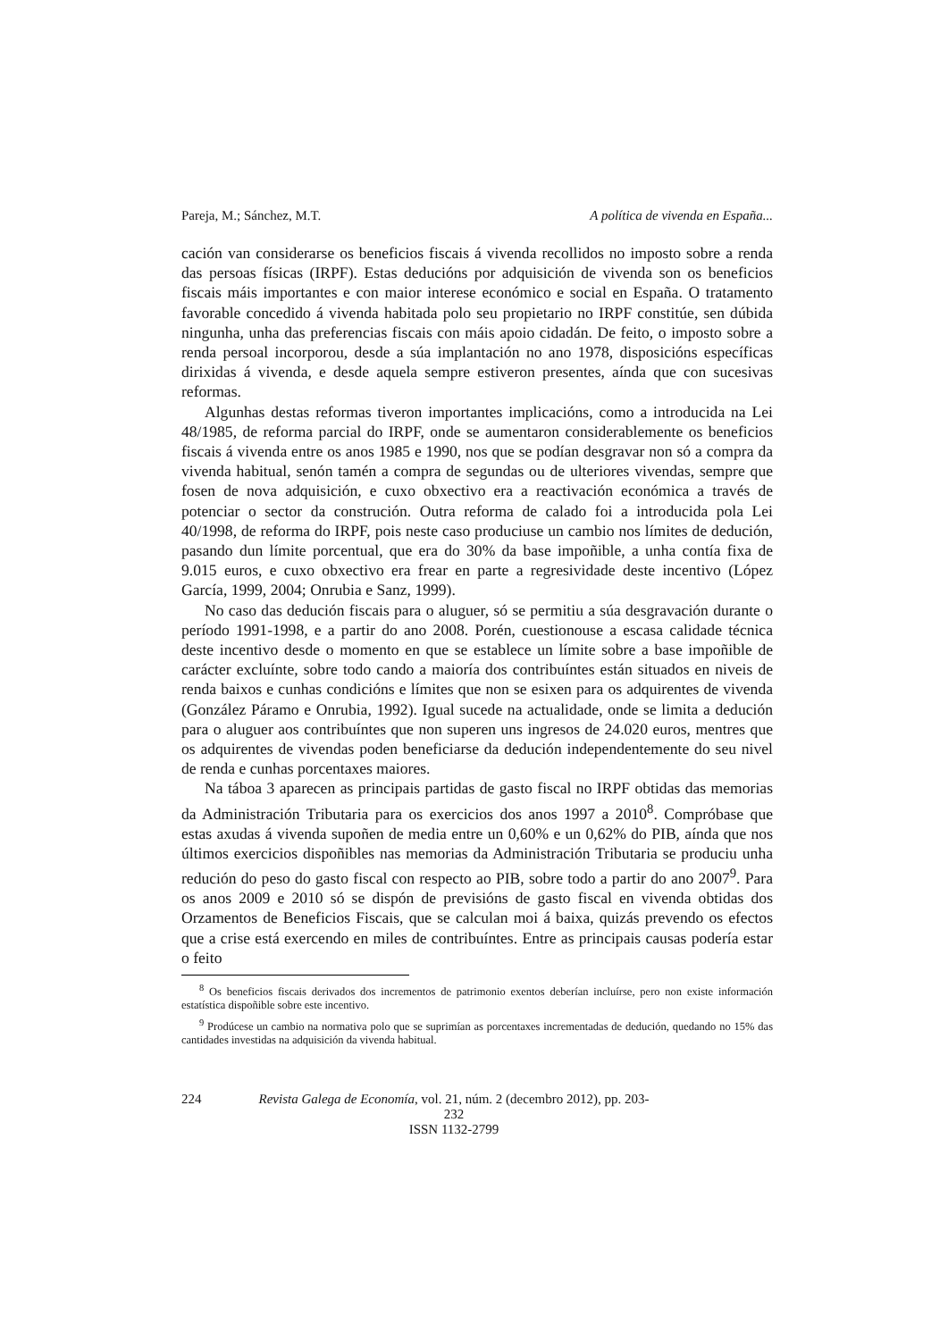Pareja, M.; Sánchez, M.T. A política de vivenda en España...
cación van considerarse os beneficios fiscais á vivenda recollidos no imposto sobre a renda das persoas físicas (IRPF). Estas deducións por adquisición de vivenda son os beneficios fiscais máis importantes e con maior interese económico e social en España. O tratamento favorable concedido á vivenda habitada polo seu propietario no IRPF constitúe, sen dúbida ningunha, unha das preferencias fiscais con máis apoio cidadán. De feito, o imposto sobre a renda persoal incorporou, desde a súa implantación no ano 1978, disposicións específicas dirixidas á vivenda, e desde aquela sempre estiveron presentes, aínda que con sucesivas reformas.
Algunhas destas reformas tiveron importantes implicacións, como a introducida na Lei 48/1985, de reforma parcial do IRPF, onde se aumentaron considerablemente os beneficios fiscais á vivenda entre os anos 1985 e 1990, nos que se podían desgravar non só a compra da vivenda habitual, senón tamén a compra de segundas ou de ulteriores vivendas, sempre que fosen de nova adquisición, e cuxo obxectivo era a reactivación económica a través de potenciar o sector da construción. Outra reforma de calado foi a introducida pola Lei 40/1998, de reforma do IRPF, pois neste caso produciuse un cambio nos límites de dedución, pasando dun límite porcentual, que era do 30% da base impoñible, a unha contía fixa de 9.015 euros, e cuxo obxectivo era frear en parte a regresividade deste incentivo (López García, 1999, 2004; Onrubia e Sanz, 1999).
No caso das dedución fiscais para o aluguer, só se permitiu a súa desgravación durante o período 1991-1998, e a partir do ano 2008. Porén, cuestionouse a escasa calidade técnica deste incentivo desde o momento en que se establece un límite sobre a base impoñible de carácter excluínte, sobre todo cando a maioría dos contribuíntes están situados en niveis de renda baixos e cunhas condicións e límites que non se esixen para os adquirentes de vivenda (González Páramo e Onrubia, 1992). Igual sucede na actualidade, onde se limita a dedución para o aluguer aos contribuíntes que non superen uns ingresos de 24.020 euros, mentres que os adquirentes de vivendas poden beneficiarse da dedución independentemente do seu nivel de renda e cunhas porcentaxes maiores.
Na táboa 3 aparecen as principais partidas de gasto fiscal no IRPF obtidas das memorias da Administración Tributaria para os exercicios dos anos 1997 a 2010<sup>8</sup>. Compróbase que estas axudas á vivenda supoñen de media entre un 0,60% e un 0,62% do PIB, aínda que nos últimos exercicios dispoñibles nas memorias da Administración Tributaria se produciu unha redución do peso do gasto fiscal con respecto ao PIB, sobre todo a partir do ano 2007<sup>9</sup>. Para os anos 2009 e 2010 só se dispón de previsións de gasto fiscal en vivenda obtidas dos Orzamentos de Beneficios Fiscais, que se calculan moi á baixa, quizás prevendo os efectos que a crise está exercendo en miles de contribuíntes. Entre as principais causas podería estar o feito
<sup>8</sup> Os beneficios fiscais derivados dos incrementos de patrimonio exentos deberían incluírse, pero non existe información estatística dispoñible sobre este incentivo.
<sup>9</sup> Prodúcese un cambio na normativa polo que se suprimían as porcentaxes incrementadas de dedución, quedando no 15% das cantidades investidas na adquisición da vivenda habitual.
224 Revista Galega de Economía, vol. 21, núm. 2 (decembro 2012), pp. 203-232
ISSN 1132-2799